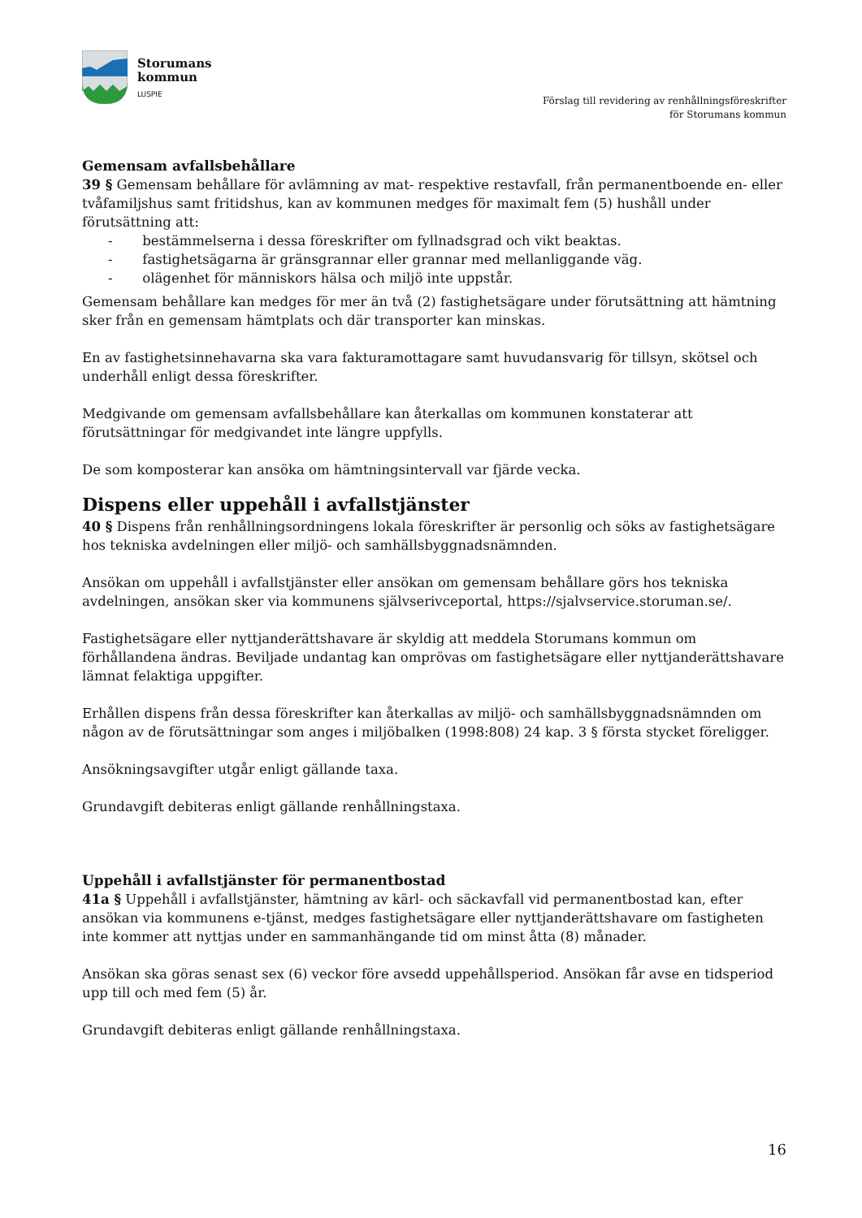Storumans
kommun
LUSPIE
Förslag till revidering av renhållningsföreskrifter
för Storumans kommun
Gemensam avfallsbehållare
39 § Gemensam behållare för avlämning av mat- respektive restavfall, från permanentboende en- eller tvåfamiljshus samt fritidshus, kan av kommunen medges för maximalt fem (5) hushåll under förutsättning att:
- bestämmelserna i dessa föreskrifter om fyllnadsgrad och vikt beaktas.
- fastighetsägarna är gränsgrannar eller grannar med mellanliggande väg.
- olägenhet för människors hälsa och miljö inte uppstår.
Gemensam behållare kan medges för mer än två (2) fastighetsägare under förutsättning att hämtning sker från en gemensam hämtplats och där transporter kan minskas.
En av fastighetsinnehavarna ska vara fakturamottagare samt huvudansvarig för tillsyn, skötsel och underhåll enligt dessa föreskrifter.
Medgivande om gemensam avfallsbehållare kan återkallas om kommunen konstaterar att förutsättningar för medgivandet inte längre uppfylls.
De som komposterar kan ansöka om hämtningsintervall var fjärde vecka.
Dispens eller uppehåll i avfallstjänster
40 § Dispens från renhållningsordningens lokala föreskrifter är personlig och söks av fastighetsägare hos tekniska avdelningen eller miljö- och samhällsbyggnadsnämnden.
Ansökan om uppehåll i avfallstjänster eller ansökan om gemensam behållare görs hos tekniska avdelningen, ansökan sker via kommunens självserivceportal, https://sjalvservice.storuman.se/.
Fastighetsägare eller nyttjanderättshavare är skyldig att meddela Storumans kommun om förhållandena ändras. Beviljade undantag kan omprövas om fastighetsägare eller nyttjanderättshavare lämnat felaktiga uppgifter.
Erhållen dispens från dessa föreskrifter kan återkallas av miljö- och samhällsbyggnadsnämnden om någon av de förutsättningar som anges i miljöbalken (1998:808) 24 kap. 3 § första stycket föreligger.
Ansökningsavgifter utgår enligt gällande taxa.
Grundavgift debiteras enligt gällande renhållningstaxa.
Uppehåll i avfallstjänster för permanentbostad
41a § Uppehåll i avfallstjänster, hämtning av kärl- och säckavfall vid permanentbostad kan, efter ansökan via kommunens e-tjänst, medges fastighetsägare eller nyttjanderättshavare om fastigheten inte kommer att nyttjas under en sammanhängande tid om minst åtta (8) månader.
Ansökan ska göras senast sex (6) veckor före avsedd uppehållsperiod. Ansökan får avse en tidsperiod upp till och med fem (5) år.
Grundavgift debiteras enligt gällande renhållningstaxa.
16